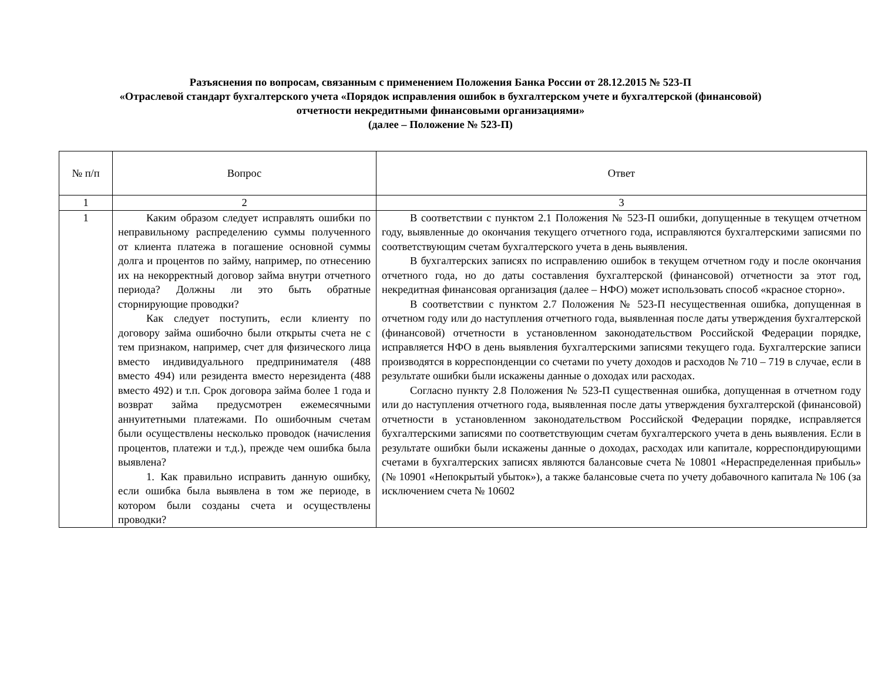Разъяснения по вопросам, связанным с применением Положения Банка России от 28.12.2015 № 523-П
«Отраслевой стандарт бухгалтерского учета «Порядок исправления ошибок в бухгалтерском учете и бухгалтерской (финансовой)
отчетности некредитными финансовыми организациями»
(далее – Положение № 523-П)
| № п/п | Вопрос | Ответ |
| --- | --- | --- |
| 1 | 2 | 3 |
| 1 | Каким образом следует исправлять ошибки по неправильному распределению суммы полученного от клиента платежа в погашение основной суммы долга и процентов по займу, например, по отнесению их на некорректный договор займа внутри отчетного периода? Должны ли это быть обратные сторнирующие проводки? Как следует поступить, если клиенту по договору займа ошибочно были открыты счета не с тем признаком, например, счет для физического лица вместо индивидуального предпринимателя (488 вместо 494) или резидента вместо нерезидента (488 вместо 492) и т.п. Срок договора займа более 1 года и возврат займа предусмотрен ежемесячными аннуитетными платежами. По ошибочным счетам были осуществлены несколько проводок (начисления процентов, платежи и т.д.), прежде чем ошибка была выявлена? 1. Как правильно исправить данную ошибку, если ошибка была выявлена в том же периоде, в котором были созданы счета и осуществлены проводки? | В соответствии с пунктом 2.1 Положения № 523-П ошибки, допущенные в текущем отчетном году, выявленные до окончания текущего отчетного года, исправляются бухгалтерскими записями по соответствующим счетам бухгалтерского учета в день выявления. В бухгалтерских записях по исправлению ошибок в текущем отчетном году и после окончания отчетного года, но до даты составления бухгалтерской (финансовой) отчетности за этот год, некредитная финансовая организация (далее – НФО) может использовать способ «красное сторно». В соответствии с пунктом 2.7 Положения № 523-П несущественная ошибка, допущенная в отчетном году или до наступления отчетного года, выявленная после даты утверждения бухгалтерской (финансовой) отчетности в установленном законодательством Российской Федерации порядке, исправляется НФО в день выявления бухгалтерскими записями текущего года. Бухгалтерские записи производятся в корреспонденции со счетами по учету доходов и расходов № 710 – 719 в случае, если в результате ошибки были искажены данные о доходах или расходах. Согласно пункту 2.8 Положения № 523-П существенная ошибка, допущенная в отчетном году или до наступления отчетного года, выявленная после даты утверждения бухгалтерской (финансовой) отчетности в установленном законодательством Российской Федерации порядке, исправляется бухгалтерскими записями по соответствующим счетам бухгалтерского учета в день выявления. Если в результате ошибки были искажены данные о доходах, расходах или капитале, корреспондирующими счетами в бухгалтерских записях являются балансовые счета № 10801 «Нераспределенная прибыль» (№ 10901 «Непокрытый убыток»), а также балансовые счета по учету добавочного капитала № 106 (за исключением счета № 10602 |